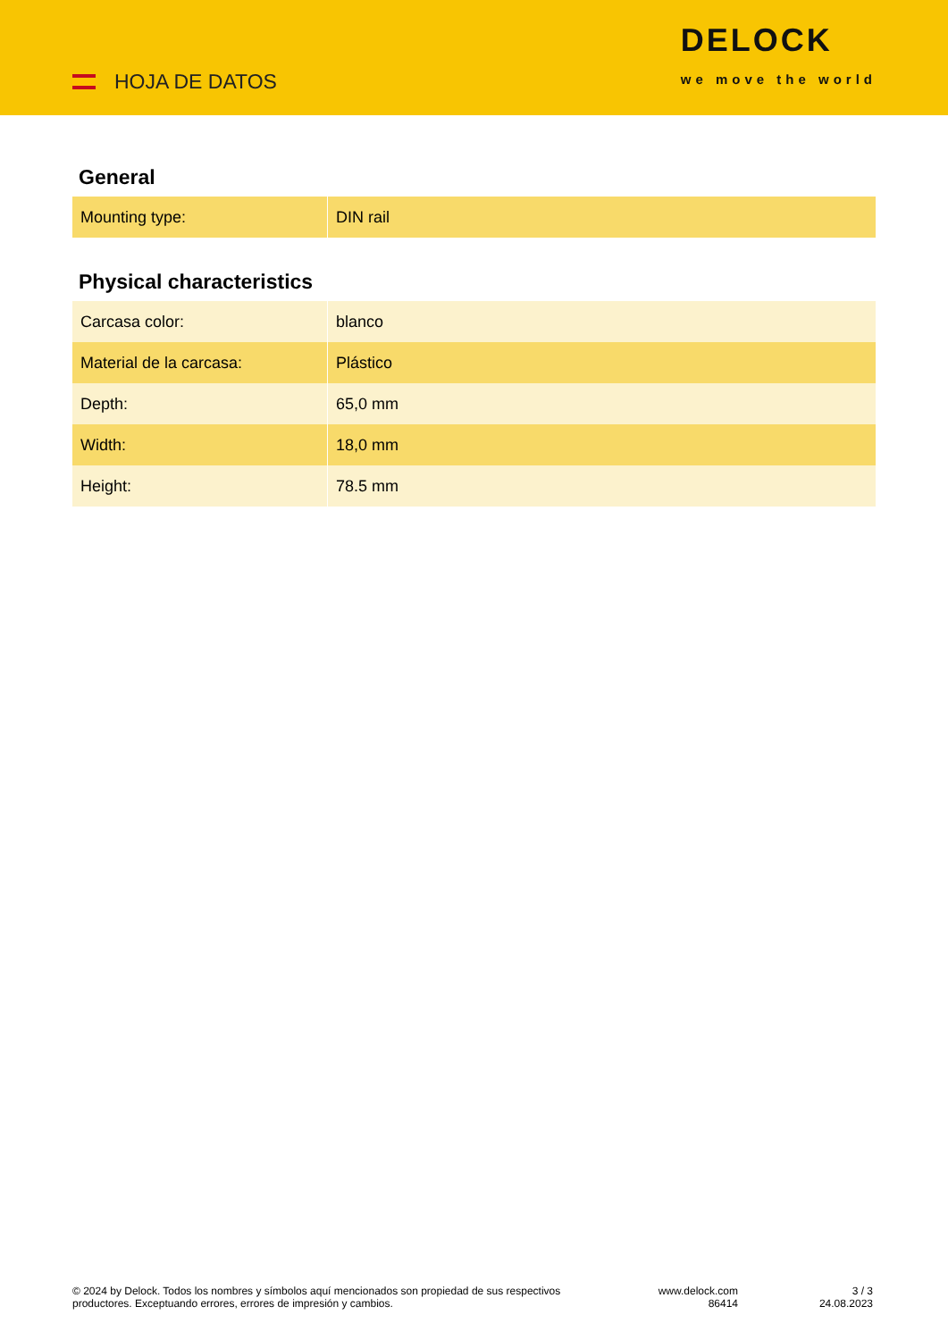HOJA DE DATOS
DELOCK
we move the world
General
| Mounting type: | DIN rail |
Physical characteristics
| Carcasa color: | blanco |
| Material de la carcasa: | Plástico |
| Depth: | 65,0 mm |
| Width: | 18,0 mm |
| Height: | 78.5 mm |
© 2024 by Delock. Todos los nombres y símbolos aquí mencionados son propiedad de sus respectivos productores. Exceptuando errores, errores de impresión y cambios.
www.delock.com
86414
3 / 3
24.08.2023